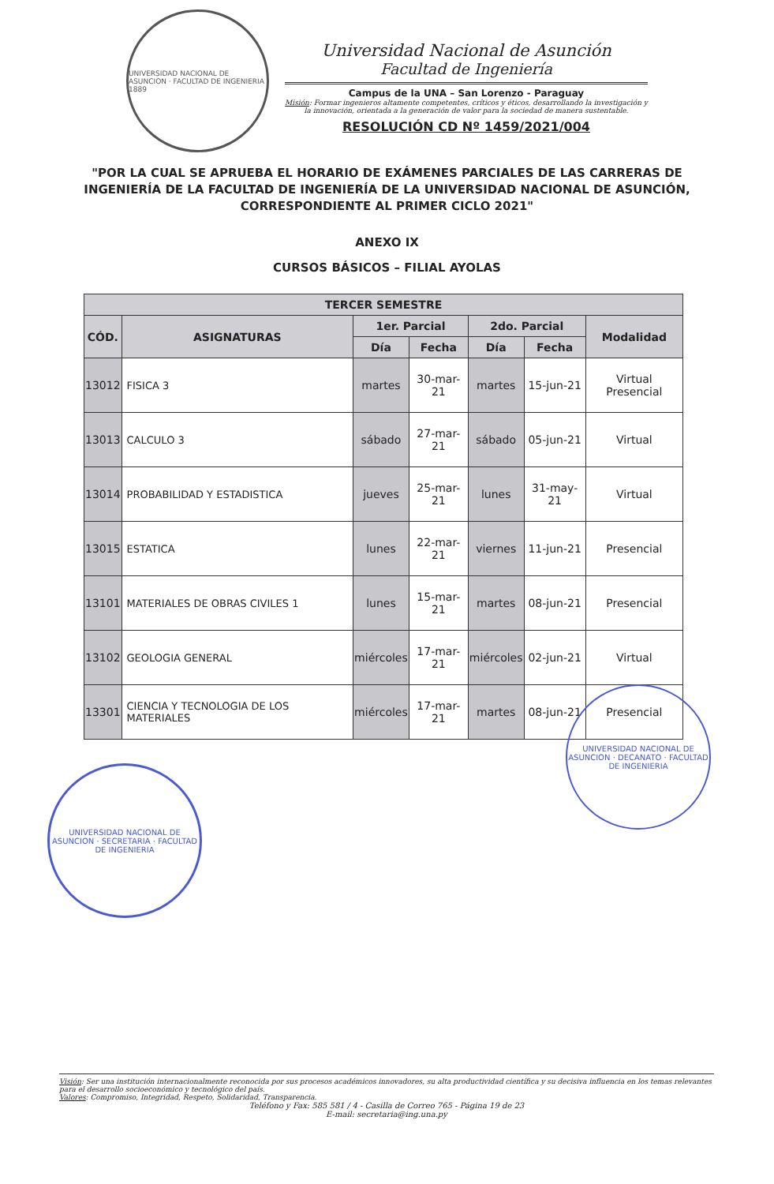UNIVERSIDAD NACIONAL DE ASUNCION · FACULTAD DE INGENIERIA 1889
Universidad Nacional de Asunción
Facultad de Ingeniería
Campus de la UNA – San Lorenzo - Paraguay
Misión: Formar ingenieros altamente competentes, críticos y éticos, desarrollando la investigación y la innovación, orientada a la generación de valor para la sociedad de manera sustentable.
RESOLUCIÓN CD Nº 1459/2021/004
"POR LA CUAL SE APRUEBA EL HORARIO DE EXÁMENES PARCIALES DE LAS CARRERAS DE INGENIERÍA DE LA FACULTAD DE INGENIERÍA DE LA UNIVERSIDAD NACIONAL DE ASUNCIÓN, CORRESPONDIENTE AL PRIMER CICLO 2021"
ANEXO IX
CURSOS BÁSICOS – FILIAL AYOLAS
| TERCER SEMESTRE | | | | | | |
| --- | --- | --- | --- | --- | --- | --- |
| CÓD. | ASIGNATURAS | 1er. Parcial | | 2do. Parcial | | Modalidad |
| | | Día | Fecha | Día | Fecha | |
| 13012 | FISICA 3 | martes | 30-mar-21 | martes | 15-jun-21 | Virtual Presencial |
| 13013 | CALCULO 3 | sábado | 27-mar-21 | sábado | 05-jun-21 | Virtual |
| 13014 | PROBABILIDAD Y ESTADISTICA | jueves | 25-mar-21 | lunes | 31-may-21 | Virtual |
| 13015 | ESTATICA | lunes | 22-mar-21 | viernes | 11-jun-21 | Presencial |
| 13101 | MATERIALES DE OBRAS CIVILES 1 | lunes | 15-mar-21 | martes | 08-jun-21 | Presencial |
| 13102 | GEOLOGIA GENERAL | miércoles | 17-mar-21 | miércoles | 02-jun-21 | Virtual |
| 13301 | CIENCIA Y TECNOLOGIA DE LOS MATERIALES | miércoles | 17-mar-21 | martes | 08-jun-21 | Presencial |
UNIVERSIDAD NACIONAL DE ASUNCION · SECRETARIA · FACULTAD DE INGENIERIA
UNIVERSIDAD NACIONAL DE ASUNCION · DECANATO · FACULTAD DE INGENIERIA
Visión: Ser una institución internacionalmente reconocida por sus procesos académicos innovadores, su alta productividad científica y su decisiva influencia en los temas relevantes para el desarrollo socioeconómico y tecnológico del país.
Valores: Compromiso, Integridad, Respeto, Solidaridad, Transparencia.
Teléfono y Fax: 585 581 / 4 - Casilla de Correo 765 - Página 19 de 23
E-mail: secretaria@ing.una.py